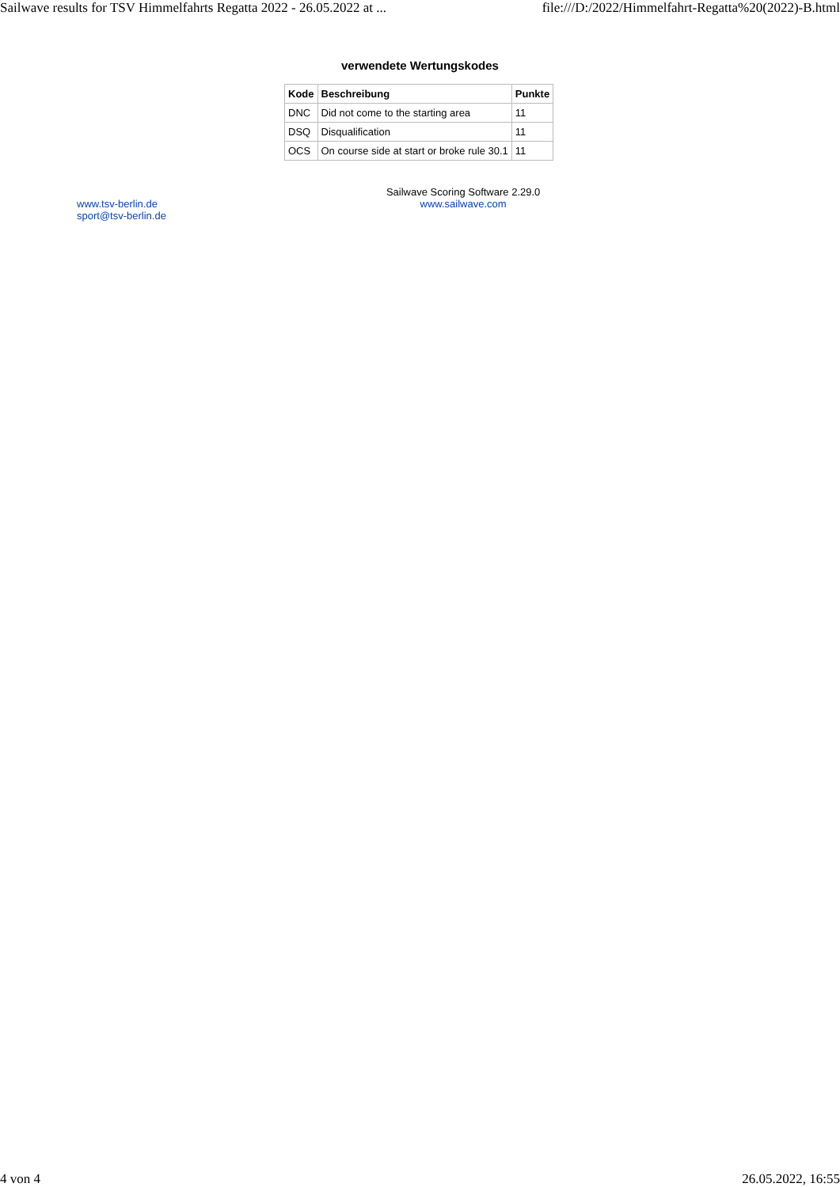Sailwave results for TSV Himmelfahrts Regatta 2022 - 26.05.2022 at ... file:///D:/2022/Himmelfahrt-Regatta%20(2022)-B.html
verwendete Wertungskodes
| Kode | Beschreibung | Punkte |
| --- | --- | --- |
| DNC | Did not come to the starting area | 11 |
| DSQ | Disqualification | 11 |
| OCS | On course side at start or broke rule 30.1 | 11 |
www.tsv-berlin.de
sport@tsv-berlin.de
Sailwave Scoring Software 2.29.0
www.sailwave.com
4 von 4 26.05.2022, 16:55